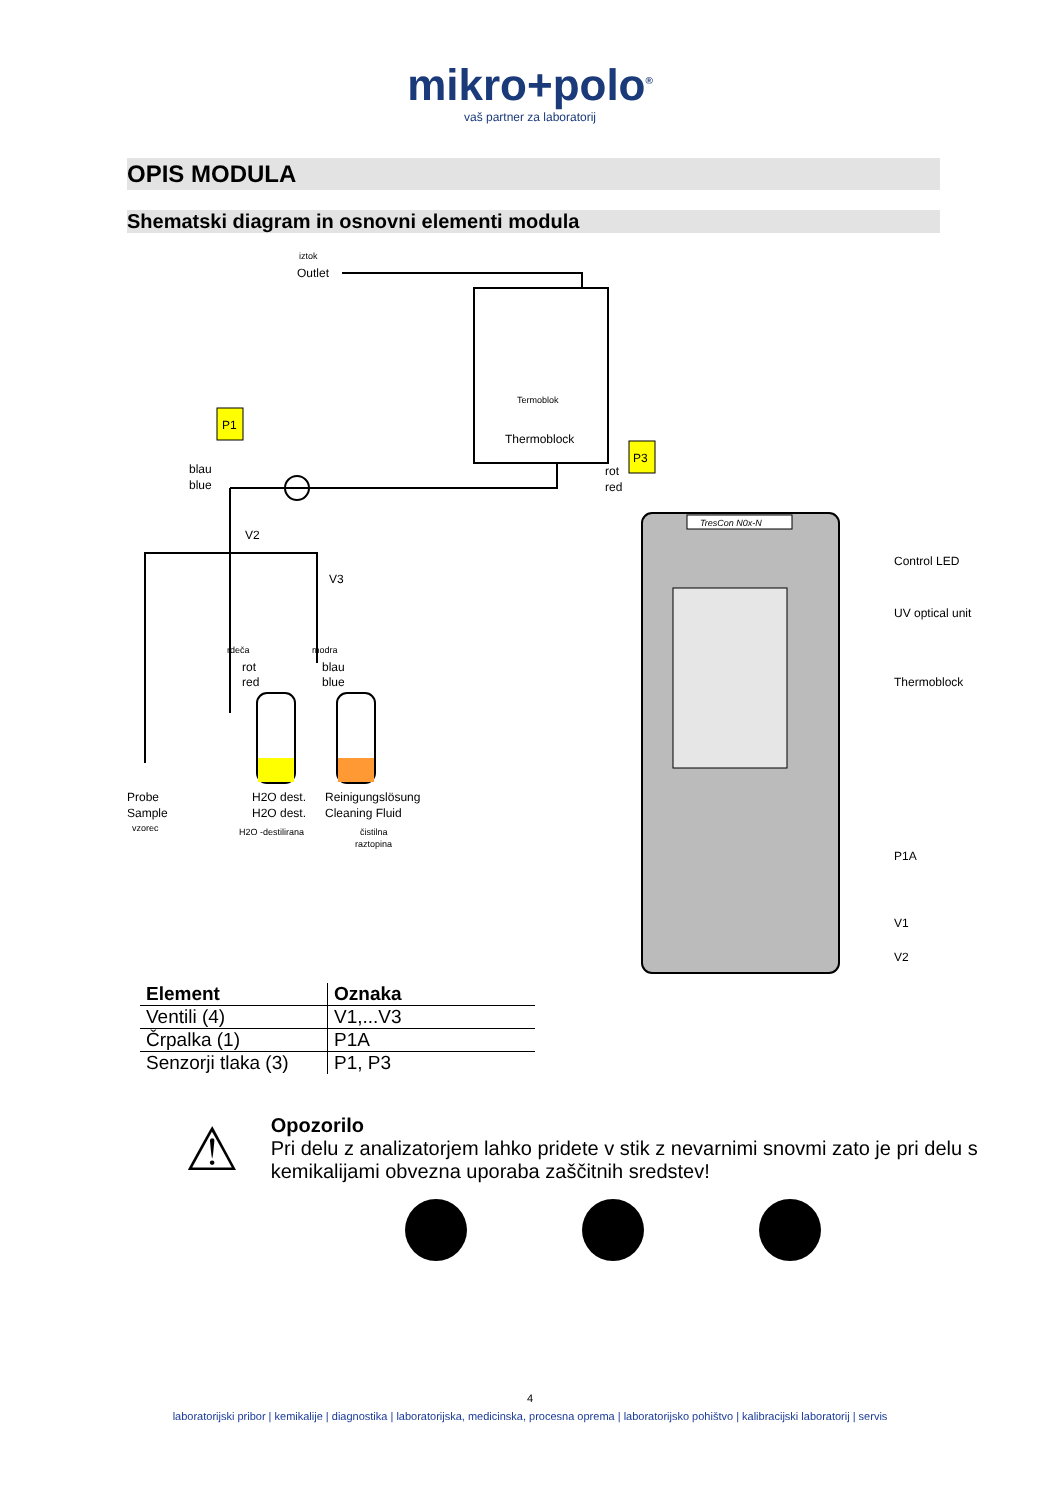mikro+polo<sup>®</sup>
vaš partner za laboratorij
OPIS MODULA
Shematski diagram in osnovni elementi modula
iztok
Outlet
Termoblok
Thermoblock
P1
P3
blau
blue
rot
red
V2
V3
rdeča
modra
rot
red
blau
blue
Probe
Sample
vzorec
H2O dest.
H2O dest.
H2O -destilirana
Reinigungslösung
Cleaning Fluid
čistilna
raztopina
TresCon N0x-N
Control LED
UV optical unit
Thermoblock
P1A
V1
V2
| Element | Oznaka |
| --- | --- |
| Ventili (4) | V1,...V3 |
| Črpalka (1) | P1A |
| Senzorji tlaka (3) | P1, P3 |
⚠
Opozorilo
Pri delu z analizatorjem lahko pridete v stik z nevarnimi snovmi zato je pri delu s kemikalijami obvezna uporaba zaščitnih sredstev!
4
laboratorijski pribor | kemikalije | diagnostika | laboratorijska, medicinska, procesna oprema | laboratorijsko pohištvo | kalibracijski laboratorij | servis